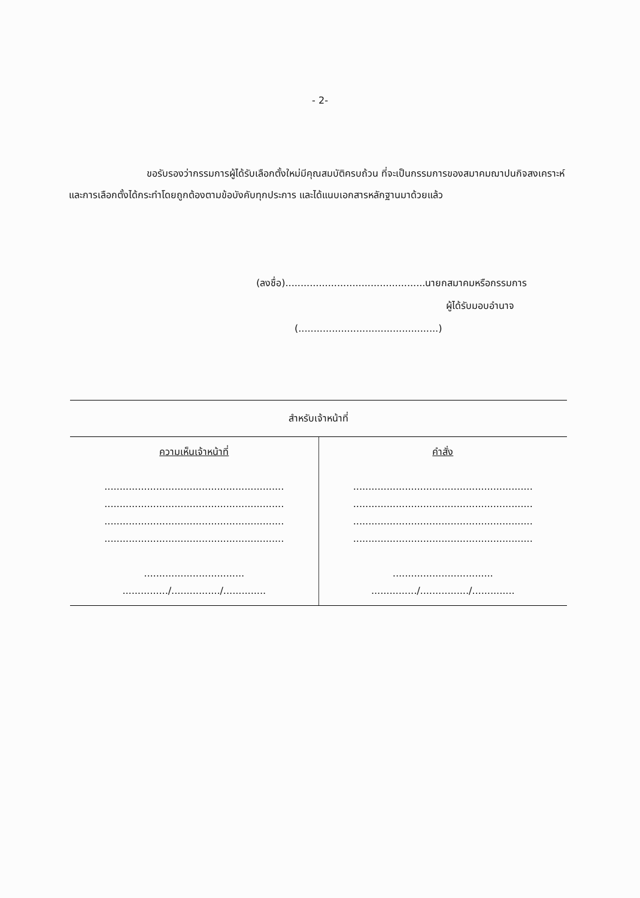- 2-
ขอรับรองว่ากรรมการผู้ได้รับเลือกตั้งใหม่มีคุณสมบัติครบถ้วน ที่จะเป็นกรรมการของสมาคมฌาปนกิจสงเคราะห์ และการเลือกตั้งได้กระทำโดยถูกต้องตามข้อบังคับทุกประการ และได้แนบเอกสารหลักฐานมาด้วยแล้ว
(ลงชื่อ)..............................................นายกสมาคมหรือกรรมการ
ผู้ได้รับมอบอำนาจ
(..............................................)
| สำหรับเจ้าหน้าที่ | |
| --- | --- |
| ความเห็นเจ้าหน้าที่ ........................................................... ........................................................... ........................................................... ........................................................... ................................. .............../................/.............. | คำสั่ง ........................................................... ........................................................... ........................................................... ........................................................... ................................. .............../................/.............. |